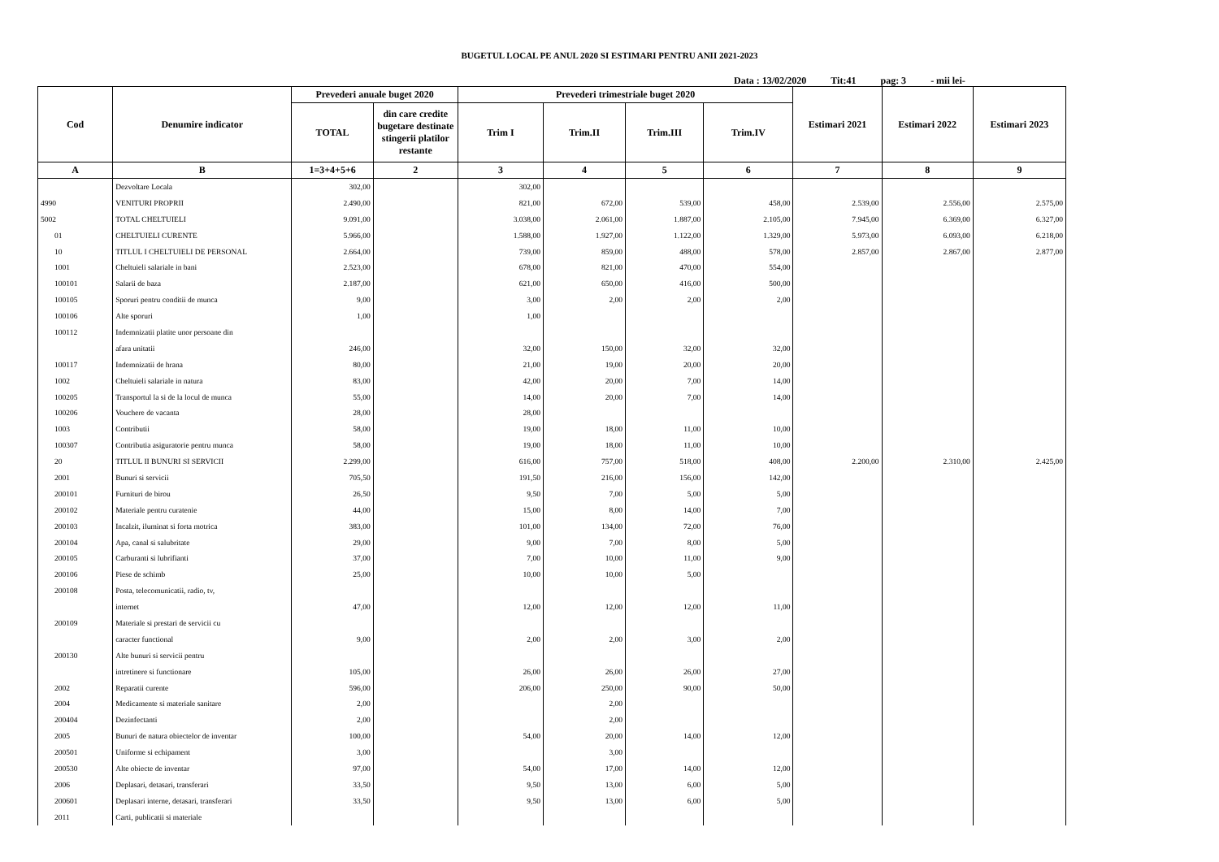BUGETUL LOCAL PE ANUL 2020 SI ESTIMARI PENTRU ANII 2021-2023
Data : 13/02/2020 Tit:41 pag: 3 - mii lei-
| Cod | Denumire indicator | Prevederi anuale buget 2020 | | Prevederi trimestriale buget 2020 | | | | Estimari 2021 | Estimari 2022 | Estimari 2023 |
| --- | --- | --- | --- | --- | --- | --- | --- | --- | --- | --- |
| | | TOTAL | din care credite bugetare destinate stingerii platilor restante | Trim I | Trim.II | Trim.III | Trim.IV | | | |
| A | B | 1=3+4+5+6 | 2 | 3 | 4 | 5 | 6 | 7 | 8 | 9 |
| | Dezvoltare Locala | 302,00 | | 302,00 | | | | | | |
| 4990 | VENITURI PROPRII | 2.490,00 | | 821,00 | 672,00 | 539,00 | 458,00 | 2.539,00 | 2.556,00 | 2.575,00 |
| 5002 | TOTAL CHELTUIELI | 9.091,00 | | 3.038,00 | 2.061,00 | 1.887,00 | 2.105,00 | 7.945,00 | 6.369,00 | 6.327,00 |
| 01 | CHELTUIELI CURENTE | 5.966,00 | | 1.588,00 | 1.927,00 | 1.122,00 | 1.329,00 | 5.973,00 | 6.093,00 | 6.218,00 |
| 10 | TITLUL I CHELTUIELI DE PERSONAL | 2.664,00 | | 739,00 | 859,00 | 488,00 | 578,00 | 2.857,00 | 2.867,00 | 2.877,00 |
| 1001 | Cheltuieli salariale in bani | 2.523,00 | | 678,00 | 821,00 | 470,00 | 554,00 | | | |
| 100101 | Salarii de baza | 2.187,00 | | 621,00 | 650,00 | 416,00 | 500,00 | | | |
| 100105 | Sporuri pentru conditii de munca | 9,00 | | 3,00 | 2,00 | 2,00 | 2,00 | | | |
| 100106 | Alte sporuri | 1,00 | | 1,00 | | | | | | |
| 100112 | Indemnizatii platite unor persoane din | | | | | | | | | |
| | afara unitatii | 246,00 | | 32,00 | 150,00 | 32,00 | 32,00 | | | |
| 100117 | Indemnizatii de hrana | 80,00 | | 21,00 | 19,00 | 20,00 | 20,00 | | | |
| 1002 | Cheltuieli salariale in natura | 83,00 | | 42,00 | 20,00 | 7,00 | 14,00 | | | |
| 100205 | Transportul la si de la locul de munca | 55,00 | | 14,00 | 20,00 | 7,00 | 14,00 | | | |
| 100206 | Vouchere de vacanta | 28,00 | | 28,00 | | | | | | |
| 1003 | Contributii | 58,00 | | 19,00 | 18,00 | 11,00 | 10,00 | | | |
| 100307 | Contributia asiguratorie pentru munca | 58,00 | | 19,00 | 18,00 | 11,00 | 10,00 | | | |
| 20 | TITLUL II BUNURI SI SERVICII | 2.299,00 | | 616,00 | 757,00 | 518,00 | 408,00 | 2.200,00 | 2.310,00 | 2.425,00 |
| 2001 | Bunuri si servicii | 705,50 | | 191,50 | 216,00 | 156,00 | 142,00 | | | |
| 200101 | Furnituri de birou | 26,50 | | 9,50 | 7,00 | 5,00 | 5,00 | | | |
| 200102 | Materiale pentru curatenie | 44,00 | | 15,00 | 8,00 | 14,00 | 7,00 | | | |
| 200103 | Incalzit, iluminat si forta motrica | 383,00 | | 101,00 | 134,00 | 72,00 | 76,00 | | | |
| 200104 | Apa, canal si salubritate | 29,00 | | 9,00 | 7,00 | 8,00 | 5,00 | | | |
| 200105 | Carburanti si lubrifianti | 37,00 | | 7,00 | 10,00 | 11,00 | 9,00 | | | |
| 200106 | Piese de schimb | 25,00 | | 10,00 | 10,00 | 5,00 | | | | |
| 200108 | Posta, telecomunicatii, radio, tv, | | | | | | | | | |
| | internet | 47,00 | | 12,00 | 12,00 | 12,00 | 11,00 | | | |
| 200109 | Materiale si prestari de servicii cu | | | | | | | | | |
| | caracter functional | 9,00 | | 2,00 | 2,00 | 3,00 | 2,00 | | | |
| 200130 | Alte bunuri si servicii pentru | | | | | | | | | |
| | intretinere si functionare | 105,00 | | 26,00 | 26,00 | 26,00 | 27,00 | | | |
| 2002 | Reparatii curente | 596,00 | | 206,00 | 250,00 | 90,00 | 50,00 | | | |
| 2004 | Medicamente si materiale sanitare | 2,00 | | | 2,00 | | | | | |
| 200404 | Dezinfectanti | 2,00 | | | 2,00 | | | | | |
| 2005 | Bunuri de natura obiectelor de inventar | 100,00 | | 54,00 | 20,00 | 14,00 | 12,00 | | | |
| 200501 | Uniforme si echipament | 3,00 | | | 3,00 | | | | | |
| 200530 | Alte obiecte de inventar | 97,00 | | 54,00 | 17,00 | 14,00 | 12,00 | | | |
| 2006 | Deplasari, detasari, transferari | 33,50 | | 9,50 | 13,00 | 6,00 | 5,00 | | | |
| 200601 | Deplasari interne, detasari, transferari | 33,50 | | 9,50 | 13,00 | 6,00 | 5,00 | | | |
| 2011 | Carti, publicatii si materiale | | | | | | | | | |